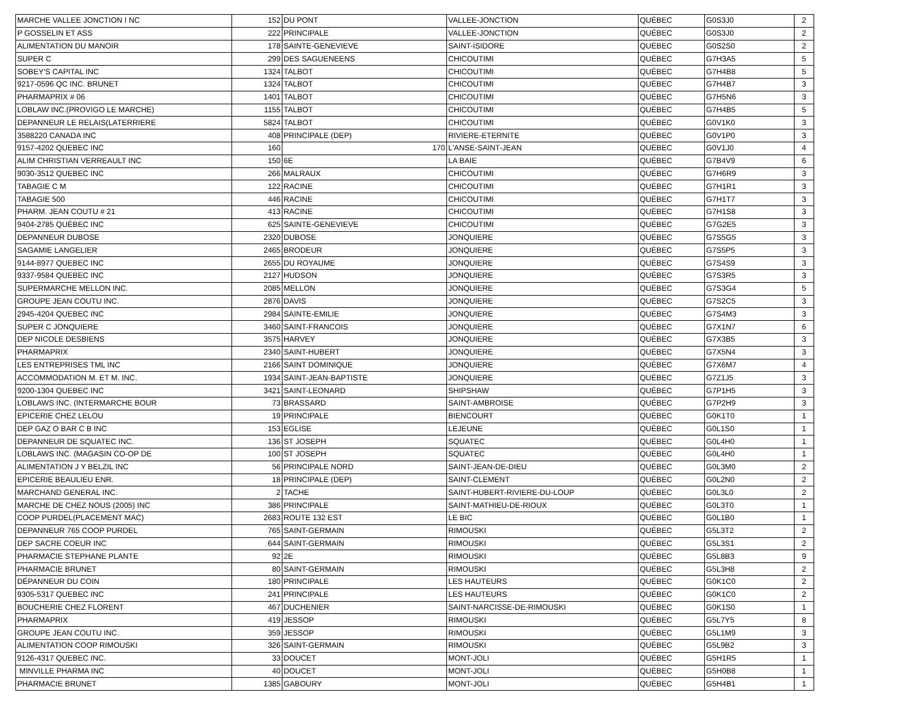| MARCHE VALLEE JONCTION I NC | 152 | DU PONT | VALLEE-JONCTION | QUÉBEC | G0S3J0 | 2 |
| P GOSSELIN ET ASS | 222 | PRINCIPALE | VALLEE-JONCTION | QUÉBEC | G0S3J0 | 2 |
| ALIMENTATION DU MANOIR | 178 | SAINTE-GENEVIEVE | SAINT-ISIDORE | QUÉBEC | G0S2S0 | 2 |
| SUPER C | 299 | DES SAGUENEENS | CHICOUTIMI | QUÉBEC | G7H3A5 | 5 |
| SOBEY'S CAPITAL INC | 1324 | TALBOT | CHICOUTIMI | QUÉBEC | G7H4B8 | 5 |
| 9217-0596 QC INC. BRUNET | 1324 | TALBOT | CHICOUTIMI | QUÉBEC | G7H4B7 | 3 |
| PHARMAPRIX # 06 | 1401 | TALBOT | CHICOUTIMI | QUÉBEC | G7H5N6 | 3 |
| LOBLAW INC.(PROVIGO LE MARCHE) | 1155 | TALBOT | CHICOUTIMI | QUÉBEC | G7H4B5 | 5 |
| DEPANNEUR LE RELAIS(LATERRIERE | 5824 | TALBOT | CHICOUTIMI | QUÉBEC | G0V1K0 | 3 |
| 3588220 CANADA INC | 408 | PRINCIPALE (DEP) | RIVIERE-ETERNITE | QUÉBEC | G0V1P0 | 3 |
| 9157-4202 QUEBEC INC | 160 | 170 | L'ANSE-SAINT-JEAN | QUÉBEC | G0V1J0 | 4 |
| ALIM CHRISTIAN VERREAULT INC | 150 | 6E | LA BAIE | QUÉBEC | G7B4V9 | 6 |
| 9030-3512 QUEBEC INC | 266 | MALRAUX | CHICOUTIMI | QUÉBEC | G7H6R9 | 3 |
| TABAGIE C M | 122 | RACINE | CHICOUTIMI | QUÉBEC | G7H1R1 | 3 |
| TABAGIE 500 | 446 | RACINE | CHICOUTIMI | QUÉBEC | G7H1T7 | 3 |
| PHARM. JEAN COUTU # 21 | 413 | RACINE | CHICOUTIMI | QUÉBEC | G7H1S8 | 3 |
| 9404-2785 QUÉBEC INC | 625 | SAINTE-GENEVIEVE | CHICOUTIMI | QUÉBEC | G7G2E5 | 3 |
| DEPANNEUR DUBOSE | 2320 | DUBOSE | JONQUIERE | QUÉBEC | G7S5G5 | 3 |
| SAGAMIE LANGELIER | 2465 | BRODEUR | JONQUIERE | QUÉBEC | G7S5P5 | 3 |
| 9144-8977 QUEBEC INC | 2655 | DU ROYAUME | JONQUIERE | QUÉBEC | G7S4S9 | 3 |
| 9337-9584 QUEBEC INC | 2127 | HUDSON | JONQUIERE | QUÉBEC | G7S3R5 | 3 |
| SUPERMARCHE MELLON INC. | 2085 | MELLON | JONQUIERE | QUÉBEC | G7S3G4 | 5 |
| GROUPE JEAN COUTU INC. | 2876 | DAVIS | JONQUIERE | QUÉBEC | G7S2C5 | 3 |
| 2945-4204 QUEBEC INC | 2984 | SAINTE-EMILIE | JONQUIERE | QUÉBEC | G7S4M3 | 3 |
| SUPER C JONQUIERE | 3460 | SAINT-FRANCOIS | JONQUIERE | QUÉBEC | G7X1N7 | 6 |
| DEP NICOLE DESBIENS | 3575 | HARVEY | JONQUIERE | QUÉBEC | G7X3B5 | 3 |
| PHARMAPRIX | 2340 | SAINT-HUBERT | JONQUIERE | QUÉBEC | G7X5N4 | 3 |
| LES ENTREPRISES TML INC | 2166 | SAINT DOMINIQUE | JONQUIERE | QUÉBEC | G7X6M7 | 4 |
| ACCOMMODATION M. ET M. INC. | 1934 | SAINT-JEAN-BAPTISTE | JONQUIERE | QUÉBEC | G7Z1J5 | 3 |
| 9200-1304 QUEBEC INC | 3421 | SAINT-LEONARD | SHIPSHAW | QUÉBEC | G7P1H5 | 3 |
| LOBLAWS INC. (INTERMARCHE BOUR | 73 | BRASSARD | SAINT-AMBROISE | QUÉBEC | G7P2H9 | 3 |
| EPICERIE CHEZ LELOU | 19 | PRINCIPALE | BIENCOURT | QUÉBEC | G0K1T0 | 1 |
| DEP GAZ O BAR C B INC | 153 | EGLISE | LEJEUNE | QUÉBEC | G0L1S0 | 1 |
| DEPANNEUR DE SQUATEC INC. | 136 | ST JOSEPH | SQUATEC | QUÉBEC | G0L4H0 | 1 |
| LOBLAWS INC. (MAGASIN CO-OP DE | 100 | ST JOSEPH | SQUATEC | QUÉBEC | G0L4H0 | 1 |
| ALIMENTATION J Y BELZIL INC | 56 | PRINCIPALE NORD | SAINT-JEAN-DE-DIEU | QUÉBEC | G0L3M0 | 2 |
| EPICERIE BEAULIEU ENR. | 18 | PRINCIPALE (DEP) | SAINT-CLEMENT | QUÉBEC | G0L2N0 | 2 |
| MARCHAND GENERAL INC. | 2 | TACHE | SAINT-HUBERT-RIVIERE-DU-LOUP | QUÉBEC | G0L3L0 | 2 |
| MARCHE DE CHEZ NOUS (2005) INC | 386 | PRINCIPALE | SAINT-MATHIEU-DE-RIOUX | QUÉBEC | G0L3T0 | 1 |
| COOP PURDEL(PLACEMENT MAC) | 2683 | ROUTE 132 EST | LE BIC | QUÉBEC | G0L1B0 | 1 |
| DEPANNEUR 765 COOP PURDEL | 765 | SAINT-GERMAIN | RIMOUSKI | QUÉBEC | G5L3T2 | 2 |
| DEP SACRE COEUR INC | 644 | SAINT-GERMAIN | RIMOUSKI | QUÉBEC | G5L3S1 | 2 |
| PHARMACIE STEPHANE PLANTE | 92 | 2E | RIMOUSKI | QUÉBEC | G5L8B3 | 9 |
| PHARMACIE BRUNET | 80 | SAINT-GERMAIN | RIMOUSKI | QUÉBEC | G5L3H8 | 2 |
| DÉPANNEUR DU COIN | 180 | PRINCIPALE | LES HAUTEURS | QUÉBEC | G0K1C0 | 2 |
| 9305-5317 QUEBEC INC | 241 | PRINCIPALE | LES HAUTEURS | QUÉBEC | G0K1C0 | 2 |
| BOUCHERIE CHEZ FLORENT | 467 | DUCHENIER | SAINT-NARCISSE-DE-RIMOUSKI | QUÉBEC | G0K1S0 | 1 |
| PHARMAPRIX | 419 | JESSOP | RIMOUSKI | QUÉBEC | G5L7Y5 | 8 |
| GROUPE JEAN COUTU INC. | 359 | JESSOP | RIMOUSKI | QUÉBEC | G5L1M9 | 3 |
| ALIMENTATION COOP RIMOUSKI | 326 | SAINT-GERMAIN | RIMOUSKI | QUÉBEC | G5L9B2 | 3 |
| 9126-4317 QUEBEC INC. | 33 | DOUCET | MONT-JOLI | QUÉBEC | G5H1R5 | 1 |
| MINVILLE PHARMA INC | 40 | DOUCET | MONT-JOLI | QUÉBEC | G5H0B8 | 1 |
| PHARMACIE BRUNET | 1385 | GABOURY | MONT-JOLI | QUÉBEC | G5H4B1 | 1 |